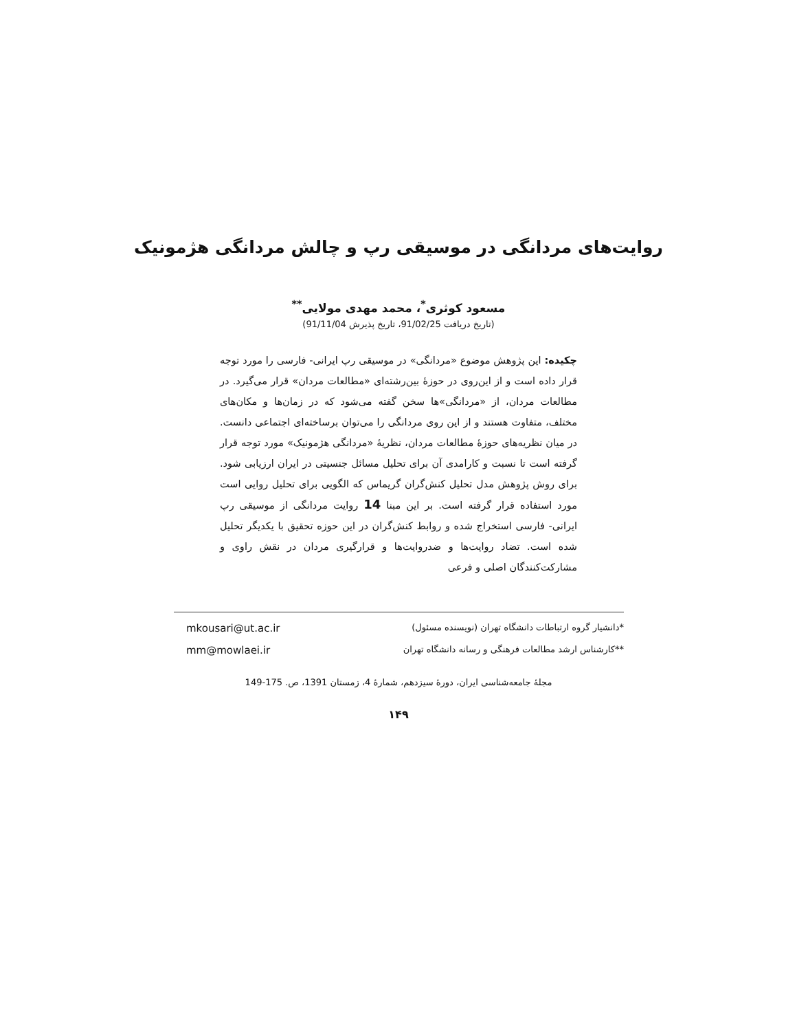روایت‌های مردانگی در موسیقی رپ و چالش مردانگی هژمونیک
مسعود کوثری<sup>*</sup>، محمد مهدی مولایی<sup>**</sup>
(تاریخ دریافت 91/02/25، تاریخ پذیرش 91/11/04)
چکیده: این پژوهش موضوع «مردانگی» در موسیقی رپ ایرانی- فارسی را مورد توجه قرار داده است و از این‌روی در حوزهٔ بین‌رشته‌ای «مطالعات مردان» قرار می‌گیرد. در مطالعات مردان، از «مردانگی»ها سخن گفته می‌شود که در زمان‌ها و مکان‌های مختلف، متفاوت هستند و از این روی مردانگی را می‌توان برساخته‌ای اجتماعی دانست. در میان نظریه‌های حوزهٔ مطالعات مردان، نظریهٔ «مردانگی هژمونیک» مورد توجه قرار گرفته است تا نسبت و کارامدی آن برای تحلیل مسائل جنسیتی در ایران ارزیابی شود. برای روش پژوهش مدل تحلیل کنش‌گران گریماس که الگویی برای تحلیل روایی است مورد استفاده قرار گرفته است. بر این مبنا 14 روایت مردانگی از موسیقی رپ ایرانی- فارسی استخراج شده و روابط کنش‌گران در این حوزه تحقیق با یکدیگر تحلیل شده است. تضاد روایت‌ها و ضدروایت‌ها و قرارگیری مردان در نقش راوی و مشارکت‌کنندگان اصلی و فرعی
mkousari@ut.ac.ir *دانشیار گروه ارتباطات دانشگاه تهران (نویسنده مسئول)
mm@mowlaei.ir **کارشناس ارشد مطالعات فرهنگی و رسانه دانشگاه تهران
مجلهٔ جامعه‌شناسی ایران، دورهٔ سیزدهم، شمارهٔ 4، زمستان 1391، ص. 175-149
۱۴۹